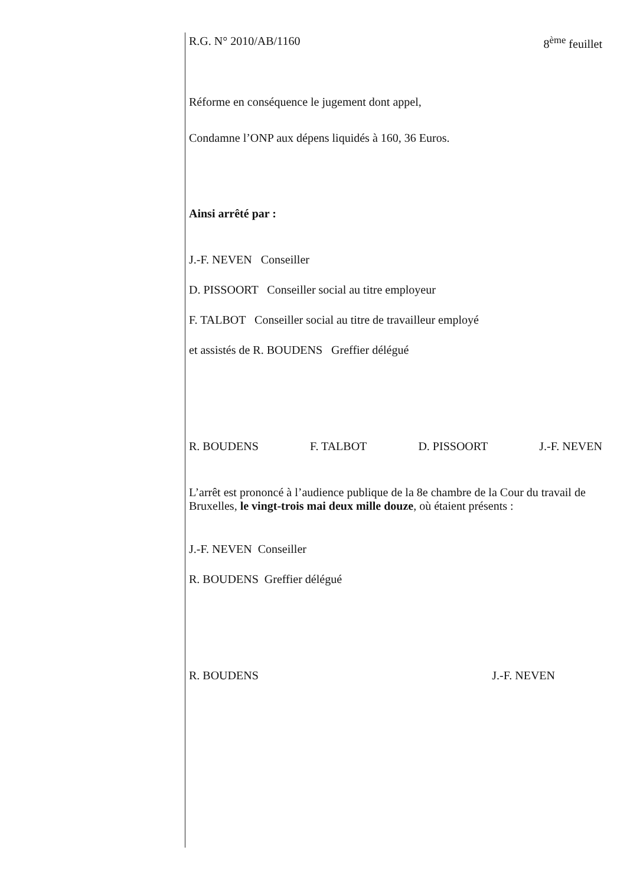R.G. N° 2010/AB/1160 8<sup>ème</sup> feuillet
Réforme en conséquence le jugement dont appel,
Condamne l’ONP aux dépens liquidés à 160, 36 Euros.
Ainsi arrêté par :
J.-F. NEVEN Conseiller
D. PISSOORT Conseiller social au titre employeur
F. TALBOT Conseiller social au titre de travailleur employé
et assistés de R. BOUDENS Greffier délégué
R. BOUDENS F. TALBOT D. PISSOORT J.-F. NEVEN
L’arrêt est prononcé à l’audience publique de la 8e chambre de la Cour du travail de Bruxelles, le vingt-trois mai deux mille douze, où étaient présents :
J.-F. NEVEN Conseiller
R. BOUDENS Greffier délégué
R. BOUDENS J.-F. NEVEN